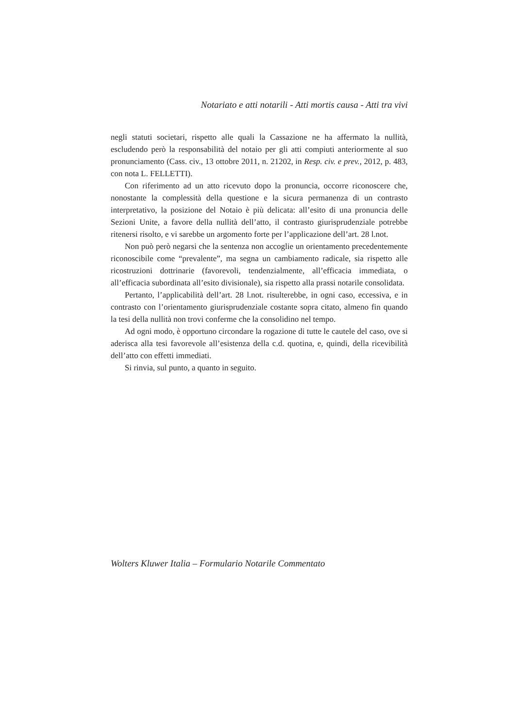Notariato e atti notarili - Atti mortis causa - Atti tra vivi
negli statuti societari, rispetto alle quali la Cassazione ne ha affermato la nullità, escludendo però la responsabilità del notaio per gli atti compiuti anteriormente al suo pronunciamento (Cass. civ., 13 ottobre 2011, n. 21202, in Resp. civ. e prev., 2012, p. 483, con nota L. FELLETTI).
Con riferimento ad un atto ricevuto dopo la pronuncia, occorre riconoscere che, nonostante la complessità della questione e la sicura permanenza di un contrasto interpretativo, la posizione del Notaio è più delicata: all’esito di una pronuncia delle Sezioni Unite, a favore della nullità dell’atto, il contrasto giurisprudenziale potrebbe ritenersi risolto, e vi sarebbe un argomento forte per l’applicazione dell’art. 28 l.not.
Non può però negarsi che la sentenza non accoglie un orientamento precedentemente riconoscibile come “prevalente”, ma segna un cambiamento radicale, sia rispetto alle ricostruzioni dottrinarie (favorevoli, tendenzialmente, all’efficacia immediata, o all’efficacia subordinata all’esito divisionale), sia rispetto alla prassi notarile consolidata.
Pertanto, l’applicabilità dell’art. 28 l.not. risulterebbe, in ogni caso, eccessiva, e in contrasto con l’orientamento giurisprudenziale costante sopra citato, almeno fin quando la tesi della nullità non trovi conferme che la consolidino nel tempo.
Ad ogni modo, è opportuno circondare la rogazione di tutte le cautele del caso, ove si aderisca alla tesi favorevole all’esistenza della c.d. quotina, e, quindi, della ricevibilità dell’atto con effetti immediati.
Si rinvia, sul punto, a quanto in seguito.
Wolters Kluwer Italia – Formulario Notarile Commentato